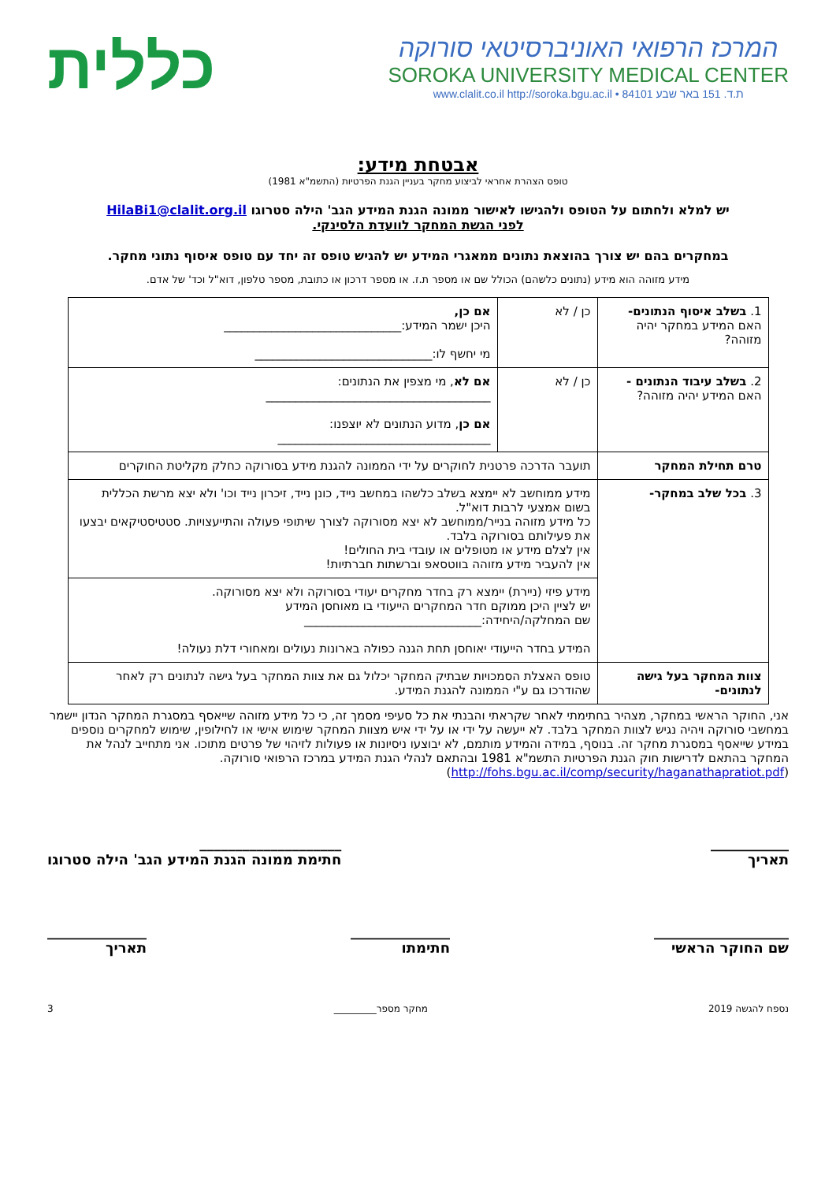המרכז הרפואי האוניברסיטאי סורוקה
SOROKA UNIVERSITY MEDICAL CENTER
www.clalit.co.il http://soroka.bgu.ac.il • 84101 ת.ד. 151 באר שבע
כללית
אבטחת מידע:
טופס הצהרת אחראי לביצוע מחקר בעניין הגנת הפרטיות (התשמ"א 1981)
יש למלא ולחתום על הטופס ולהגישו לאישור ממונה הגנת המידע הגב' הילה סטרוגו HilaBi1@clalit.org.il
לפני הגשת המחקר לוועדת הלסינקי.
במחקרים בהם יש צורך בהוצאת נתונים ממאגרי המידע יש להגיש טופס זה יחד עם טופס איסוף נתוני מחקר.
מידע מזוהה הוא מידע (נתונים כלשהם) הכולל שם או מספר ת.ז. או מספר דרכון או כתובת, מספר טלפון, דוא"ל וכד' של אדם.
| 1. בשלב איסוף הנתונים- האם המידע במחקר יהיה מזוהה? | כן / לא | אם כן, היכן ישמר המידע:______________________________ מי יחשף לו:______________________________ |
| 2. בשלב עיבוד הנתונים - האם המידע יהיה מזוהה? | כן / לא | אם לא , מי מצפין את הנתונים: ______________________________________ אם כן , מדוע הנתונים לא יוצפנו: ____________________________________ |
| טרם תחילת המחקר | תועבר הדרכה פרטנית לחוקרים על ידי הממונה להגנת מידע בסורוקה כחלק מקליטת החוקרים | |
| 3. בכל שלב במחקר- | מידע ממוחשב לא יימצא בשלב כלשהו במחשב נייד, כונן נייד, זיכרון נייד וכו' ולא יצא מרשת הכללית בשום אמצעי לרבות דוא"ל. כל מידע מזוהה בנייר/ממוחשב לא יצא מסורוקה לצורך שיתופי פעולה והתייעצויות. סטטיסטיקאים יבצעו את פעילותם בסורוקה בלבד. אין לצלם מידע או מטופלים או עובדי בית החולים! אין להעביר מידע מזוהה בווטסאפ וברשתות חברתיות! | |
| | מידע פיזי (ניירת) יימצא רק בחדר מחקרים יעודי בסורוקה ולא יצא מסורוקה. יש לציין היכן ממוקם חדר המחקרים הייעודי בו מאוחסן המידע שם המחלקה/היחידה:______________________________ המידע בחדר הייעודי יאוחסן תחת הגנה כפולה בארונות נעולים ומאחורי דלת נעולה! | |
| צוות המחקר בעל גישה לנתונים- | טופס האצלת הסמכויות שבתיק המחקר יכלול גם את צוות המחקר בעל גישה לנתונים רק לאחר שהודרכו גם ע"י הממונה להגנת המידע. | |
אני, החוקר הראשי במחקר, מצהיר בחתימתי לאחר שקראתי והבנתי את כל סעיפי מסמך זה, כי כל מידע מזוהה שייאסף במסגרת המחקר הנדון יישמר במחשבי סורוקה ויהיה נגיש לצוות המחקר בלבד. לא ייעשה על ידי או על ידי איש מצוות המחקר שימוש אישי או לחילופין, שימוש למחקרים נוספים במידע שייאסף במסגרת מחקר זה. בנוסף, במידה והמידע מותמם, לא יבוצעו ניסיונות או פעולות לזיהוי של פרטים מתוכו. אני מתחייב לנהל את המחקר בהתאם לדרישות חוק הגנת הפרטיות התשמ"א 1981 ובהתאם לנהלי הגנת המידע במרכז הרפואי סורוקה. (http://fohs.bgu.ac.il/comp/security/haganathapratiot.pdf)
___________
תאריך ____________________
חתימת ממונה הגנת המידע הגב' הילה סטרוגו
___________________
שם החוקר הראשי ______________
חתימתו ______________
תאריך
נספח להגשה 2019 מחקר מספר_________ 3